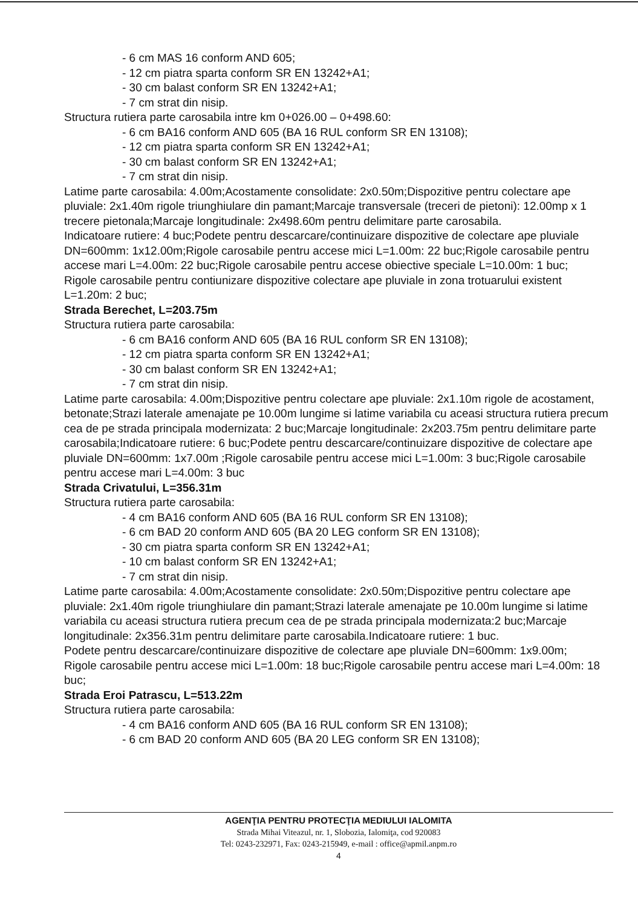- 6 cm MAS 16 conform AND 605;
- 12 cm piatra sparta conform SR EN 13242+A1;
- 30 cm balast conform SR EN 13242+A1;
- 7 cm strat din nisip.
Structura rutiera parte carosabila intre km 0+026.00 – 0+498.60:
- 6 cm BA16 conform AND 605 (BA 16 RUL conform SR EN 13108);
- 12 cm piatra sparta conform SR EN 13242+A1;
- 30 cm balast conform SR EN 13242+A1;
- 7 cm strat din nisip.
Latime parte carosabila: 4.00m;Acostamente consolidate: 2x0.50m;Dispozitive pentru colectare ape pluviale: 2x1.40m rigole triunghiulare din pamant;Marcaje transversale (treceri de pietoni): 12.00mp x 1 trecere pietonala;Marcaje longitudinale: 2x498.60m pentru delimitare parte carosabila.
Indicatoare rutiere: 4 buc;Podete pentru descarcare/continuizare dispozitive de colectare ape pluviale DN=600mm: 1x12.00m;Rigole carosabile pentru accese mici L=1.00m: 22 buc;Rigole carosabile pentru accese mari L=4.00m: 22 buc;Rigole carosabile pentru accese obiective speciale L=10.00m: 1 buc;
Rigole carosabile pentru contiunizare dispozitive colectare ape pluviale in zona trotuarului existent L=1.20m: 2 buc;
Strada Berechet, L=203.75m
Structura rutiera parte carosabila:
- 6 cm BA16 conform AND 605 (BA 16 RUL conform SR EN 13108);
- 12 cm piatra sparta conform SR EN 13242+A1;
- 30 cm balast conform SR EN 13242+A1;
- 7 cm strat din nisip.
Latime parte carosabila: 4.00m;Dispozitive pentru colectare ape pluviale: 2x1.10m rigole de acostament, betonate;Strazi laterale amenajate pe 10.00m lungime si latime variabila cu aceasi structura rutiera precum cea de pe strada principala modernizata: 2 buc;Marcaje longitudinale: 2x203.75m pentru delimitare parte carosabila;Indicatoare rutiere: 6 buc;Podete pentru descarcare/continuizare dispozitive de colectare ape pluviale DN=600mm: 1x7.00m ;Rigole carosabile pentru accese mici L=1.00m: 3 buc;Rigole carosabile pentru accese mari L=4.00m: 3 buc
Strada Crivatului, L=356.31m
Structura rutiera parte carosabila:
- 4 cm BA16 conform AND 605 (BA 16 RUL conform SR EN 13108);
- 6 cm BAD 20 conform AND 605 (BA 20 LEG conform SR EN 13108);
- 30 cm piatra sparta conform SR EN 13242+A1;
- 10 cm balast conform SR EN 13242+A1;
- 7 cm strat din nisip.
Latime parte carosabila: 4.00m;Acostamente consolidate: 2x0.50m;Dispozitive pentru colectare ape pluviale: 2x1.40m rigole triunghiulare din pamant;Strazi laterale amenajate pe 10.00m lungime si latime variabila cu aceasi structura rutiera precum cea de pe strada principala modernizata:2 buc;Marcaje longitudinale: 2x356.31m pentru delimitare parte carosabila.Indicatoare rutiere: 1 buc.
Podete pentru descarcare/continuizare dispozitive de colectare ape pluviale DN=600mm: 1x9.00m;
Rigole carosabile pentru accese mici L=1.00m: 18 buc;Rigole carosabile pentru accese mari L=4.00m: 18 buc;
Strada Eroi Patrascu, L=513.22m
Structura rutiera parte carosabila:
- 4 cm BA16 conform AND 605 (BA 16 RUL conform SR EN 13108);
- 6 cm BAD 20 conform AND 605 (BA 20 LEG conform SR EN 13108);
AGENŢIA PENTRU PROTECŢIA MEDIULUI IALOMITA
Strada Mihai Viteazul, nr. 1, Slobozia, Ialomiţa, cod 920083
Tel: 0243-232971, Fax: 0243-215949, e-mail : office@apmil.anpm.ro
4